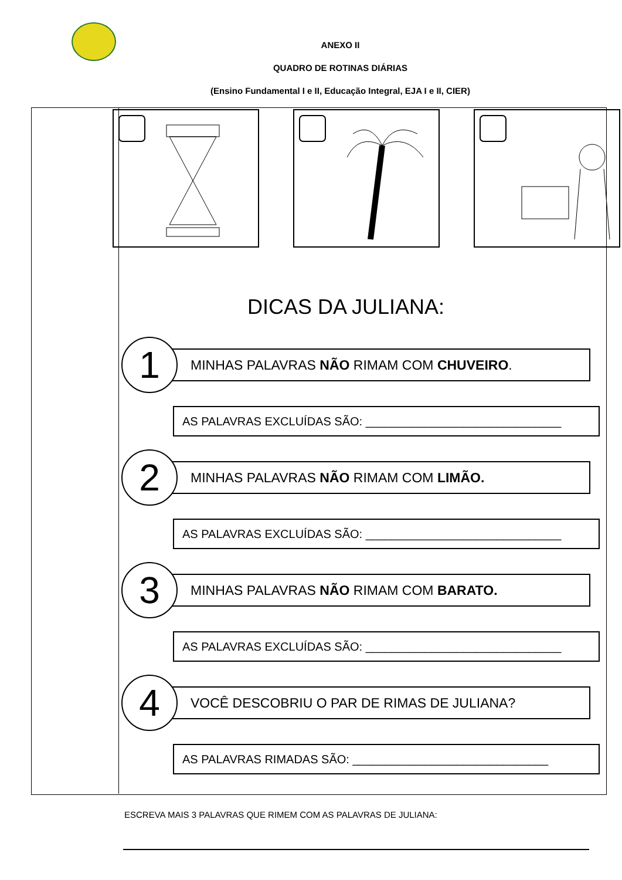ANEXO II
QUADRO DE ROTINAS DIÁRIAS
(Ensino Fundamental I e II, Educação Integral, EJA I e II, CIER)
DICAS DA JULIANA:
1
MINHAS PALAVRAS NÃO RIMAM COM CHUVEIRO.
AS PALAVRAS EXCLUÍDAS SÃO: ______________________________
2
MINHAS PALAVRAS NÃO RIMAM COM LIMÃO.
AS PALAVRAS EXCLUÍDAS SÃO: ______________________________
3
MINHAS PALAVRAS NÃO RIMAM COM BARATO.
AS PALAVRAS EXCLUÍDAS SÃO: ______________________________
4
VOCÊ DESCOBRIU O PAR DE RIMAS DE JULIANA?
AS PALAVRAS RIMADAS SÃO: ______________________________
ESCREVA MAIS 3 PALAVRAS QUE RIMEM COM AS PALAVRAS DE JULIANA: